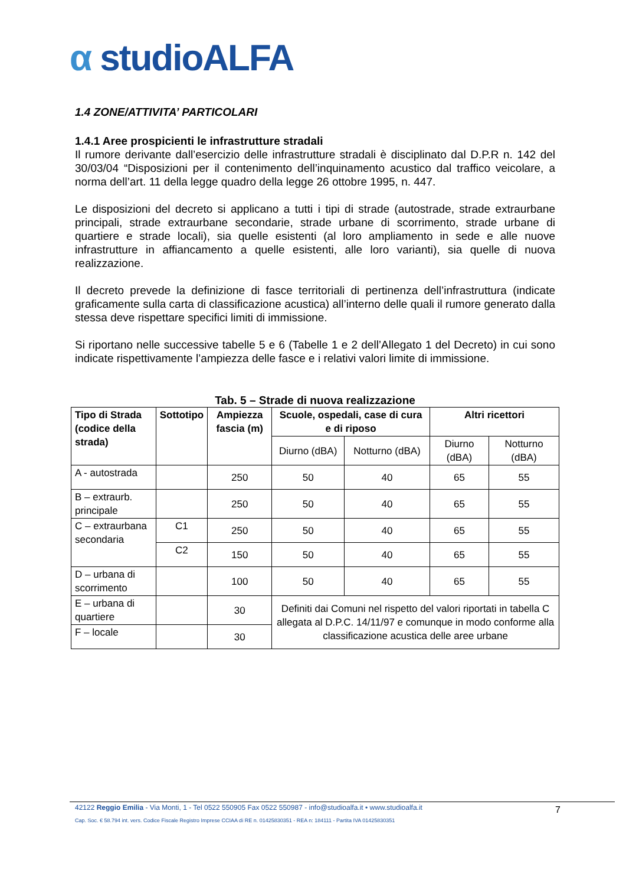α studioALFA
1.4 ZONE/ATTIVITA’ PARTICOLARI
1.4.1 Aree prospicienti le infrastrutture stradali
Il rumore derivante dall’esercizio delle infrastrutture stradali è disciplinato dal D.P.R n. 142 del 30/03/04 “Disposizioni per il contenimento dell’inquinamento acustico dal traffico veicolare, a norma dell’art. 11 della legge quadro della legge 26 ottobre 1995, n. 447.
Le disposizioni del decreto si applicano a tutti i tipi di strade (autostrade, strade extraurbane principali, strade extraurbane secondarie, strade urbane di scorrimento, strade urbane di quartiere e strade locali), sia quelle esistenti (al loro ampliamento in sede e alle nuove infrastrutture in affiancamento a quelle esistenti, alle loro varianti), sia quelle di nuova realizzazione.
Il decreto prevede la definizione di fasce territoriali di pertinenza dell’infrastruttura (indicate graficamente sulla carta di classificazione acustica) all’interno delle quali il rumore generato dalla stessa deve rispettare specifici limiti di immissione.
Si riportano nelle successive tabelle 5 e 6 (Tabelle 1 e 2 dell’Allegato 1 del Decreto) in cui sono indicate rispettivamente l’ampiezza delle fasce e i relativi valori limite di immissione.
Tab. 5 – Strade di nuova realizzazione
| Tipo di Strada (codice della strada) | Sottotipo | Ampiezza fascia (m) | Scuole, ospedali, case di cura e di riposo | | Altri ricettori | |
| --- | --- | --- | --- | --- | --- | --- |
| | | | Diurno (dBA) | Notturno (dBA) | Diurno (dBA) | Notturno (dBA) |
| A - autostrada | | 250 | 50 | 40 | 65 | 55 |
| B – extraurb. principale | | 250 | 50 | 40 | 65 | 55 |
| C – extraurbana secondaria | C1 | 250 | 50 | 40 | 65 | 55 |
| | C2 | 150 | 50 | 40 | 65 | 55 |
| D – urbana di scorrimento | | 100 | 50 | 40 | 65 | 55 |
| E – urbana di quartiere | | 30 | Definiti dai Comuni nel rispetto del valori riportati in tabella C allegata al D.P.C. 14/11/97 e comunque in modo conforme alla classificazione acustica delle aree urbane | | | |
| F – locale | | 30 | | | | |
42122 Reggio Emilia - Via Monti, 1 - Tel 0522 550905 Fax 0522 550987 - info@studioalfa.it • www.studioalfa.it
7
Cap. Soc. € 58.794 int. vers. Codice Fiscale Registro Imprese CCIAA di RE n. 01425830351 - REA n: 184111 - Partita IVA 01425830351